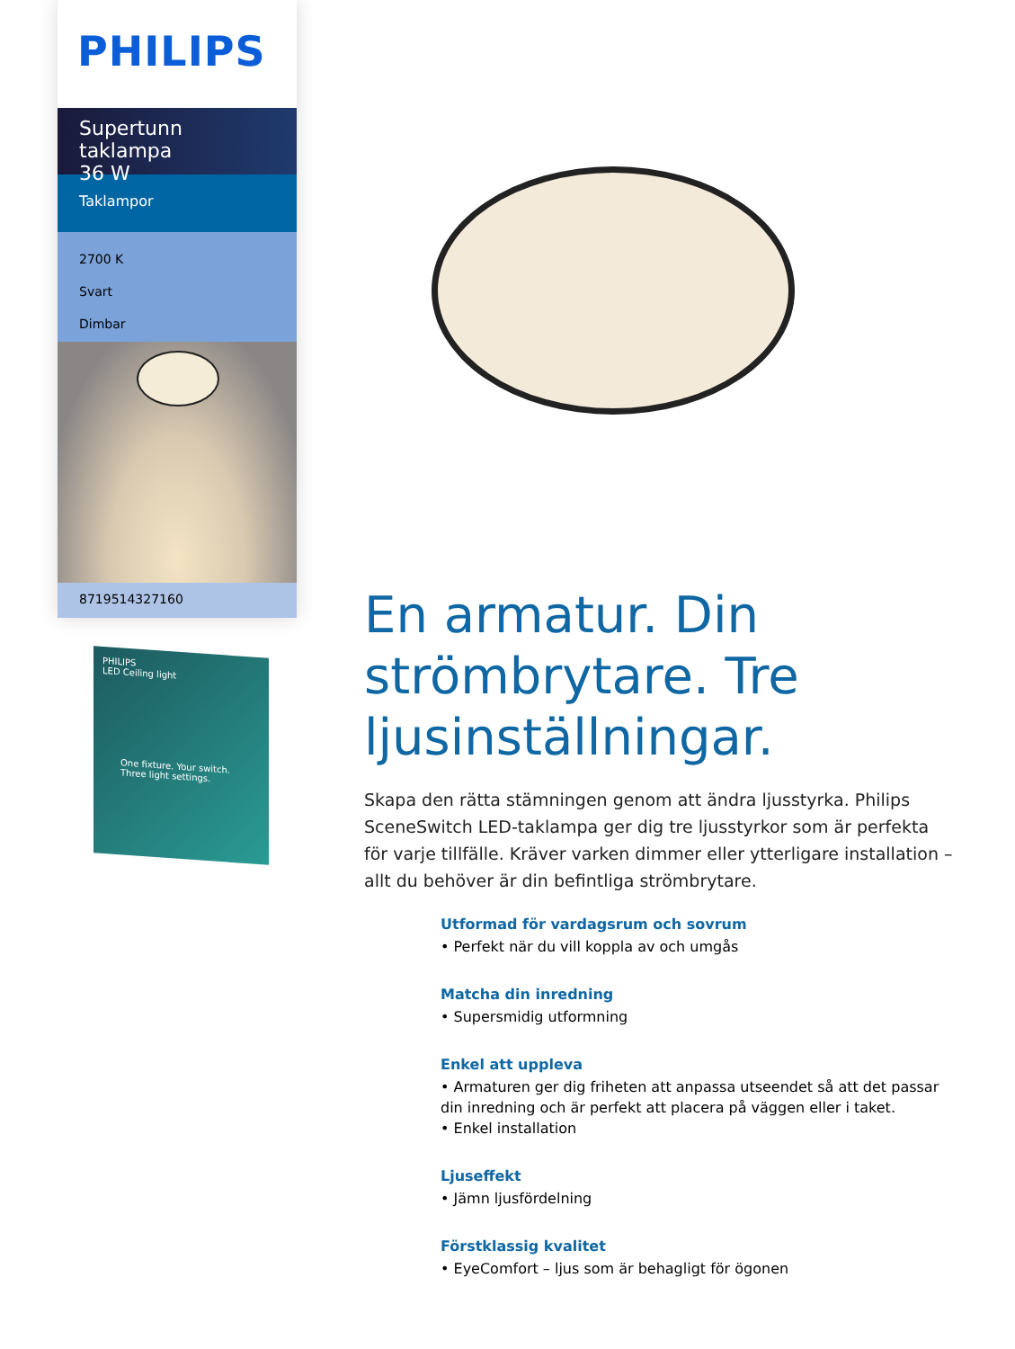PHILIPS
Supertunn taklampa
36 W
Taklampor
2700 K
Svart
Dimbar
8719514327160
PHILIPS
LED Ceiling light
One fixture. Your switch.
Three light settings.
En armatur. Din strömbrytare. Tre ljusinställningar.
Skapa den rätta stämningen genom att ändra ljusstyrka. Philips SceneSwitch LED-taklampa ger dig tre ljusstyrkor som är perfekta för varje tillfälle. Kräver varken dimmer eller ytterligare installation – allt du behöver är din befintliga strömbrytare.
Utformad för vardagsrum och sovrum
• Perfekt när du vill koppla av och umgås
Matcha din inredning
• Supersmidig utformning
Enkel att uppleva
• Armaturen ger dig friheten att anpassa utseendet så att det passar din inredning och är perfekt att placera på väggen eller i taket.
• Enkel installation
Ljuseffekt
• Jämn ljusfördelning
Förstklassig kvalitet
• EyeComfort – ljus som är behagligt för ögonen